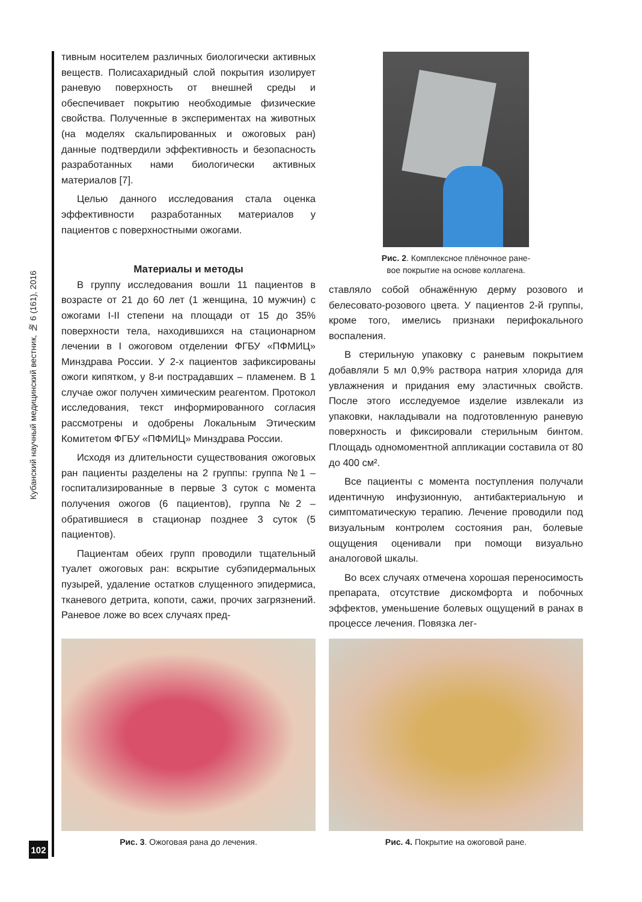Кубанский научный медицинский вестник, № 6 (161), 2016
тивным носителем различных биологически активных веществ. Полисахаридный слой покрытия изолирует раневую поверхность от внешней среды и обеспечивает покрытию необходимые физические свойства. Полученные в экспериментах на животных (на моделях скальпированных и ожоговых ран) данные подтвердили эффективность и безопасность разработанных нами биологически активных материалов [7].
Целью данного исследования стала оценка эффективности разработанных материалов у пациентов с поверхностными ожогами.
Материалы и методы
В группу исследования вошли 11 пациентов в возрасте от 21 до 60 лет (1 женщина, 10 мужчин) с ожогами I-II степени на площади от 15 до 35% поверхности тела, находившихся на стационарном лечении в I ожоговом отделении ФГБУ «ПФМИЦ» Минздрава России. У 2-х пациентов зафиксированы ожоги кипятком, у 8-и пострадавших – пламенем. В 1 случае ожог получен химическим реагентом. Протокол исследования, текст информированного согласия рассмотрены и одобрены Локальным Этическим Комитетом ФГБУ «ПФМИЦ» Минздрава России.
Исходя из длительности существования ожоговых ран пациенты разделены на 2 группы: группа №1 – госпитализированные в первые 3 суток с момента получения ожогов (6 пациентов), группа №2 – обратившиеся в стационар позднее 3 суток (5 пациентов).
Пациентам обеих групп проводили тщательный туалет ожоговых ран: вскрытие субэпидермальных пузырей, удаление остатков слущенного эпидермиса, тканевого детрита, копоти, сажи, прочих загрязнений. Раневое ложе во всех случаях пред-
Рис. 2. Комплексное плёночное ране-
вое покрытие на основе коллагена.
ставляло собой обнажённую дерму розового и белесовато-розового цвета. У пациентов 2-й группы, кроме того, имелись признаки перифокального воспаления.
В стерильную упаковку с раневым покрытием добавляли 5 мл 0,9% раствора натрия хлорида для увлажнения и придания ему эластичных свойств. После этого исследуемое изделие извлекали из упаковки, накладывали на подготовленную раневую поверхность и фиксировали стерильным бинтом. Площадь одномоментной аппликации составила от 80 до 400 см².
Все пациенты с момента поступления получали идентичную инфузионную, антибактериальную и симптоматическую терапию. Лечение проводили под визуальным контролем состояния ран, болевые ощущения оценивали при помощи визуально аналоговой шкалы.
Во всех случаях отмечена хорошая переносимость препарата, отсутствие дискомфорта и побочных эффектов, уменьшение болевых ощущений в ранах в процессе лечения. Повязка лег-
Рис. 3. Ожоговая рана до лечения.
Рис. 4. Покрытие на ожоговой ране.
102